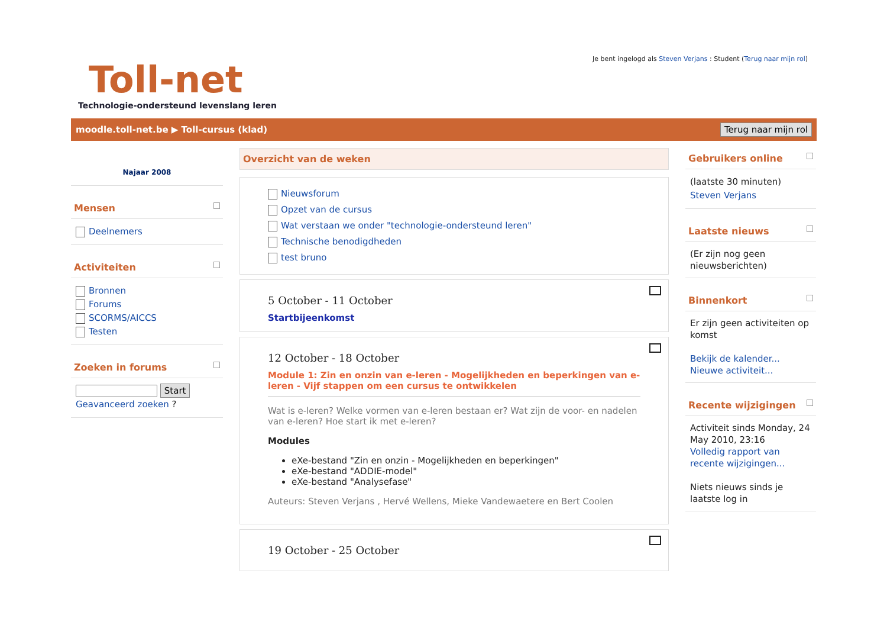Toll-net
Technologie-ondersteund levenslang leren
Je bent ingelogd als Steven Verjans : Student (Terug naar mijn rol)
moodle.toll-net.be ▶ Toll-cursus (klad) Terug naar mijn rol
Najaar 2008
Mensen
Deelnemers
Activiteiten
Bronnen
Forums
SCORMS/AICCS
Testen
Zoeken in forums
Start
Geavanceerd zoeken ?
Overzicht van de weken
Nieuwsforum
Opzet van de cursus
Wat verstaan we onder "technologie-ondersteund leren"
Technische benodigdheden
test bruno
5 October - 11 October
Startbijeenkomst
12 October - 18 October
Module 1: Zin en onzin van e-leren - Mogelijkheden en beperkingen van e-leren - Vijf stappen om een cursus te ontwikkelen
Wat is e-leren? Welke vormen van e-leren bestaan er? Wat zijn de voor- en nadelen van e-leren? Hoe start ik met e-leren?
Modules
eXe-bestand "Zin en onzin - Mogelijkheden en beperkingen"
eXe-bestand "ADDIE-model"
eXe-bestand "Analysefase"
Auteurs: Steven Verjans , Hervé Wellens, Mieke Vandewaetere en Bert Coolen
19 October - 25 October
Gebruikers online
(laatste 30 minuten)
Steven Verjans
Laatste nieuws
(Er zijn nog geen nieuwsberichten)
Binnenkort
Er zijn geen activiteiten op komst
Bekijk de kalender...
Nieuwe activiteit...
Recente wijzigingen
Activiteit sinds Monday, 24 May 2010, 23:16
Volledig rapport van recente wijzigingen...
Niets nieuws sinds je laatste log in